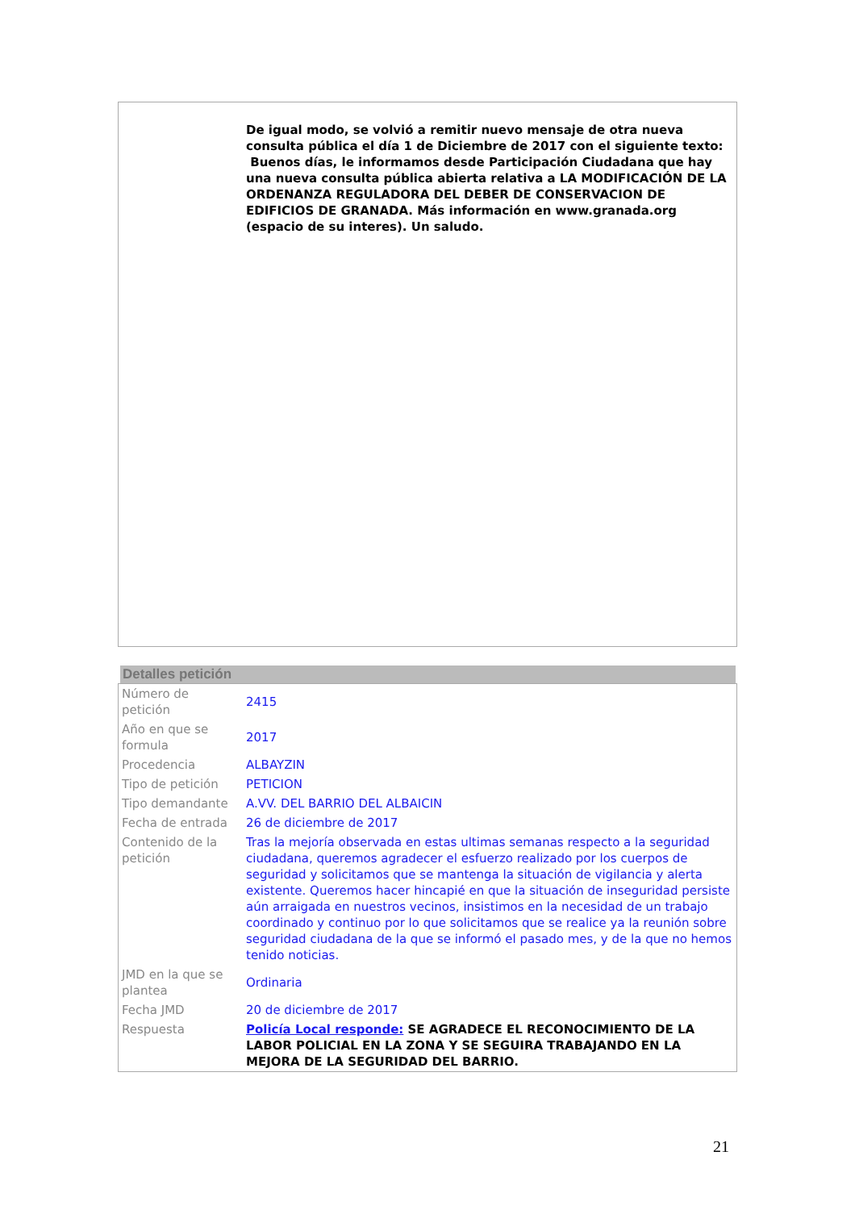De igual modo, se volvió a remitir nuevo mensaje de otra nueva consulta pública el día 1 de Diciembre de 2017 con el siguiente texto:
Buenos días, le informamos desde Participación Ciudadana que hay una nueva consulta pública abierta relativa a LA MODIFICACIÓN DE LA ORDENANZA REGULADORA DEL DEBER DE CONSERVACION DE EDIFICIOS DE GRANADA. Más información en www.granada.org (espacio de su interes). Un saludo.
Detalles petición
| Número de petición | 2415 |
| Año en que se formula | 2017 |
| Procedencia | ALBAYZIN |
| Tipo de petición | PETICION |
| Tipo demandante | A.VV. DEL BARRIO DEL ALBAICIN |
| Fecha de entrada | 26 de diciembre de 2017 |
| Contenido de la petición | Tras la mejoría observada en estas ultimas semanas respecto a la seguridad ciudadana, queremos agradecer el esfuerzo realizado por los cuerpos de seguridad y solicitamos que se mantenga la situación de vigilancia y alerta existente. Queremos hacer hincapié en que la situación de inseguridad persiste aún arraigada en nuestros vecinos, insistimos en la necesidad de un trabajo coordinado y continuo por lo que solicitamos que se realice ya la reunión sobre seguridad ciudadana de la que se informó el pasado mes, y de la que no hemos tenido noticias. |
| JMD en la que se plantea | Ordinaria |
| Fecha JMD | 20 de diciembre de 2017 |
| Respuesta | Policía Local responde: SE AGRADECE EL RECONOCIMIENTO DE LA LABOR POLICIAL EN LA ZONA Y SE SEGUIRA TRABAJANDO EN LA MEJORA DE LA SEGURIDAD DEL BARRIO. |
21